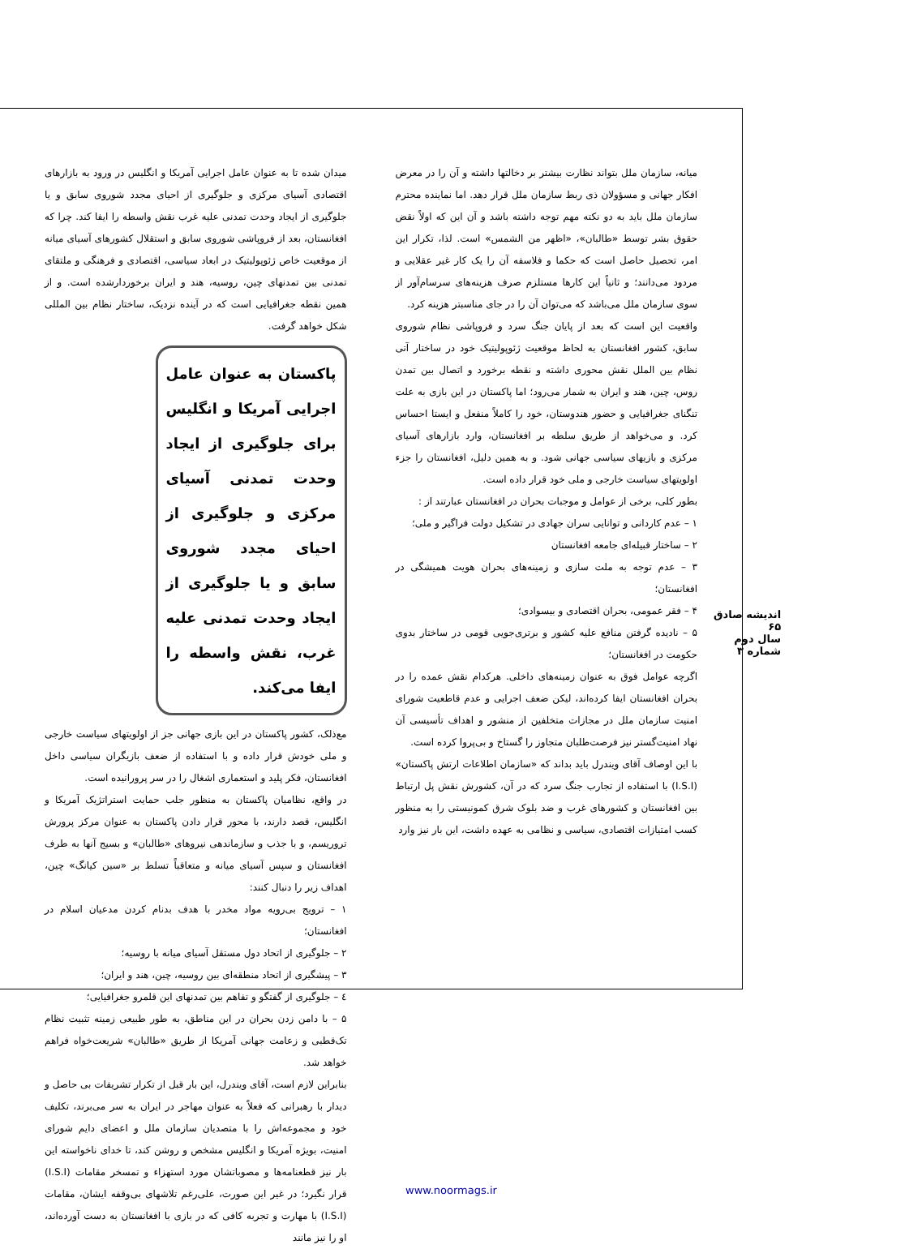میانه، سازمان ملل بتواند نظارت بیشتر بر دخالتها داشته و آن را در معرض افکار جهانی و مسؤولان ذی ربط سازمان ملل قرار دهد. اما نماینده محترم سازمان ملل باید به دو نکته مهم توجه داشته باشد و آن این که اولاً نقض حقوق بشر توسط «طالبان»، «اظهر من الشمس» است. لذا، تکرار این امر، تحصیل حاصل است که حکما و فلاسفه آن را یک کار غیر عقلایی و مردود می‌دانند؛ و ثانیاً این کارها مستلزم صرف هزینه‌های سرسام‌آور از سوی سازمان ملل می‌باشد که می‌توان آن را در جای مناسبتر هزینه کرد.
واقعیت این است که بعد از پایان جنگ سرد و فروپاشی نظام شوروی سابق، کشور افغانستان به لحاظ موقعیت ژئوپولیتیک خود در ساختار آتی نظام بین الملل نقش محوری داشته و نقطه برخورد و اتصال بین تمدن روس، چین، هند و ایران به شمار می‌رود؛ اما پاکستان در این بازی به علت تنگنای جغرافیایی و حضور هندوستان، خود را کاملاً منفعل و ایستا احساس کرد. و می‌خواهد از طریق سلطه بر افغانستان، وارد بازارهای آسیای مرکزی و بازیهای سیاسی جهانی شود. و به همین دلیل، افغانستان را جزء اولویتهای سیاست خارجی و ملی خود قرار داده است.
بطور کلی، برخی از عوامل و موجبات بحران در افغانستان عبارتند از :
۱ – عدم کاردانی و توانایی سران جهادی در تشکیل دولت فراگیر و ملی؛
۲ – ساختار قبیله‌ای جامعه افغانستان
۳ – عدم توجه به ملت سازی و زمینه‌های بحران هویت همیشگی در افغانستان؛
۴ – فقر عمومی، بحران اقتصادی و بیسوادی؛
۵ – نادیده گرفتن منافع علیه کشور و برتری‌جویی قومی در ساختار بدوی حکومت در افغانستان؛
اگرچه عوامل فوق به عنوان زمینه‌های داخلی. هرکدام نقش عمده را در بحران افغانستان ایفا کرده‌اند، لیکن ضعف اجرایی و عدم قاطعیت شورای امنیت سازمان ملل در مجازات متخلفین از منشور و اهداف تأسیسی آن نهاد امنیت‌گستر نیز فرصت‌طلبان متجاوز را گستاخ و بی‌پروا کرده است.
با این اوصاف آقای ویندرل باید بداند که «سازمان اطلاعات ارتش پاکستان» (I.S.I) با استفاده از تجارب جنگ سرد که در آن، کشورش نقش پل ارتباط بین افغانستان و کشورهای غرب و ضد بلوک شرق کمونیستی را به منظور کسب امتیازات اقتصادی، سیاسی و نظامی به عهده داشت، این بار نیز وارد
میدان شده تا به عنوان عامل اجرایی آمریکا و انگلیس در ورود به بازارهای اقتصادی آسیای مرکزی و جلوگیری از احیای مجدد شوروی سابق و یا جلوگیری از ایجاد وحدت تمدنی علیه غرب نقش واسطه را ایفا کند. چرا که افغانستان، بعد از فروپاشی شوروی سابق و استقلال کشورهای آسیای میانه از موقعیت خاص ژئوپولیتیک در ابعاد سیاسی، اقتصادی و فرهنگی و ملتقای تمدنی بین تمدنهای چین، روسیه، هند و ایران برخوردارشده است. و از همین نقطه جغرافیایی است که در آینده نزدیک، ساختار نظام بین المللی شکل خواهد گرفت.
پاکستان به عنوان عامل اجرایی آمریکا و انگلیس برای جلوگیری از ایجاد وحدت تمدنی آسیای مرکزی و جلوگیری از احیای مجدد شوروی سابق و یا جلوگیری از ایجاد وحدت تمدنی علیه غرب، نقش واسطه را ایفا می‌کند.
مع‌ذلک، کشور پاکستان در این بازی جهانی جز از اولویتهای سیاست خارجی و ملی خودش قرار داده و با استفاده از ضعف بازیگران سیاسی داخل افغانستان، فکر پلید و استعماری اشغال را در سر پرورانیده است.
در واقع، نظامیان پاکستان به منظور جلب حمایت استراتژیک آمریکا و انگلیس، قصد دارند، با محور قرار دادن پاکستان به عنوان مرکز پرورش تروریسم، و با جذب و سازماندهی نیروهای «طالبان» و بسیج آنها به طرف افغانستان و سپس آسیای میانه و متعاقباً تسلط بر «سین کیانگ» چین، اهداف زیر را دنبال کنند:
۱ – ترویج بی‌رویه مواد مخدر با هدف بدنام کردن مدعیان اسلام در افغانستان؛
۲ – جلوگیری از اتحاد دول مستقل آسیای میانه با روسیه؛
۳ – پیشگیری از اتحاد منطقه‌ای بین روسیه، چین، هند و ایران؛
٤ – جلوگیری از گفتگو و تفاهم بین تمدنهای این قلمرو جغرافیایی؛
۵ – با دامن زدن بحران در این مناطق، به طور طبیعی زمینه تثبیت نظام تک‌قطبی و زعامت جهانی آمریکا از طریق «طالبان» شریعت‌خواه فراهم خواهد شد.
بنابراین لازم است، آقای ویندرل، این بار قبل از تکرار تشریفات بی حاصل و دیدار با رهبرانی که فعلاً به عنوان مهاجر در ایران به سر می‌برند، تکلیف خود و مجموعه‌اش را با متصدیان سازمان ملل و اعضای دایم شورای امنیت، بویژه آمریکا و انگلیس مشخص و روشن کند، تا خدای ناخواسته این بار نیز قطعنامه‌ها و مصوباتشان مورد استهزاء و تمسخر مقامات (I.S.I) قرار نگیرد؛ در غیر این صورت، علی‌رغم تلاشهای بی‌وقفه ایشان، مقامات (I.S.I) با مهارت و تجربه کافی که در بازی با افغانستان به دست آورده‌اند، او را نیز مانند
اندیشه صادق
۶۵
سال دوم
شماره ۳
www.noormags.ir